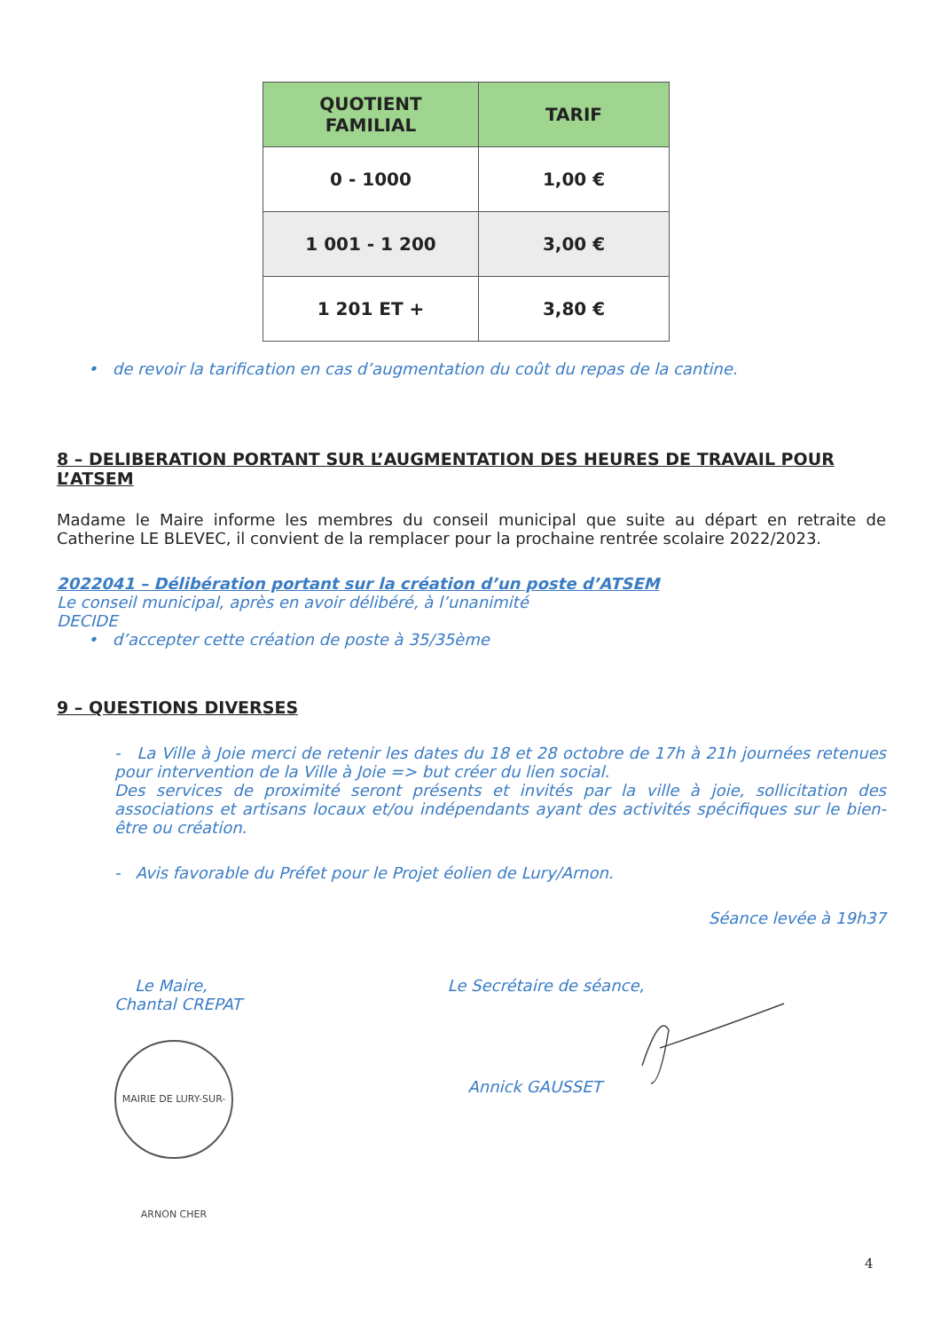| QUOTIENT FAMILIAL | TARIF |
| --- | --- |
| 0 - 1000 | 1,00 € |
| 1 001 - 1 200 | 3,00 € |
| 1 201 ET + | 3,80 € |
• de revoir la tarification en cas d’augmentation du coût du repas de la cantine.
8 – DELIBERATION PORTANT SUR L’AUGMENTATION DES HEURES DE TRAVAIL POUR L’ATSEM
Madame le Maire informe les membres du conseil municipal que suite au départ en retraite de Catherine LE BLEVEC, il convient de la remplacer pour la prochaine rentrée scolaire 2022/2023.
2022041 – Délibération portant sur la création d’un poste d’ATSEM
Le conseil municipal, après en avoir délibéré, à l’unanimité
DECIDE
• d’accepter cette création de poste à 35/35ème
9 – QUESTIONS DIVERSES
- La Ville à Joie merci de retenir les dates du 18 et 28 octobre de 17h à 21h journées retenues pour intervention de la Ville à Joie => but créer du lien social.
Des services de proximité seront présents et invités par la ville à joie, sollicitation des associations et artisans locaux et/ou indépendants ayant des activités spécifiques sur le bien-être ou création.
- Avis favorable du Préfet pour le Projet éolien de Lury/Arnon.
Séance levée à 19h37
Le Maire,
Chantal CREPAT
MAIRIE DE LURY-SUR-ARNON CHER
Le Secrétaire de séance,
Annick GAUSSET
4